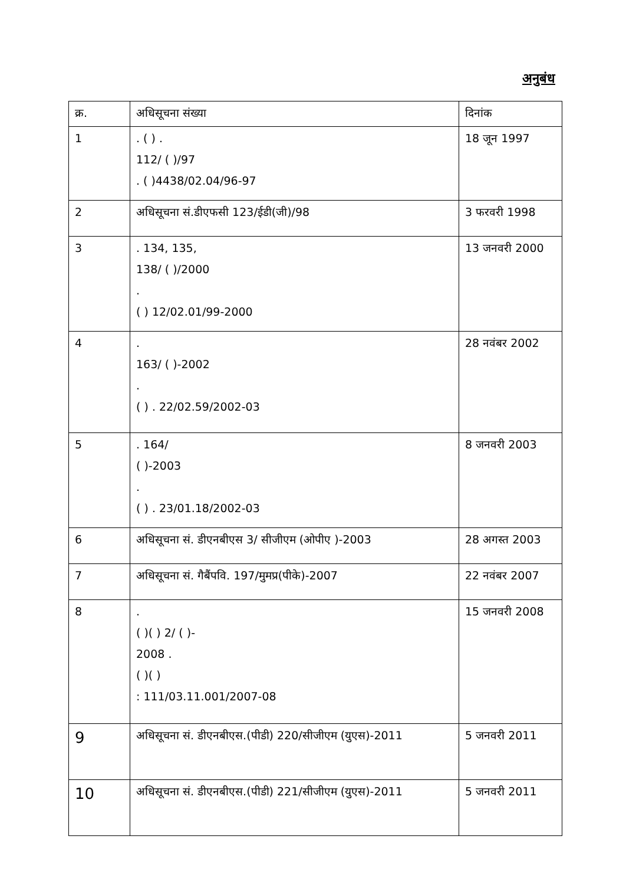अनुबंध
| क्र. | अधिसूचना संख्या | दिनांक |
| --- | --- | --- |
| 1 | . ( ) . 112/ ( )/97 . ( )4438/02.04/96-97 | 18 जून 1997 |
| 2 | अधिसूचना सं.डीएफसी 123/ईडी(जी)/98 | 3 फरवरी 1998 |
| 3 | . 134, 135, 138/ ( )/2000 . ( ) 12/02.01/99-2000 | 13 जनवरी 2000 |
| 4 | . 163/ ( )-2002 . ( ) . 22/02.59/2002-03 | 28 नवंबर 2002 |
| 5 | . 164/ ( )-2003 . ( ) . 23/01.18/2002-03 | 8 जनवरी 2003 |
| 6 | अधिसूचना सं. डीएनबीएस 3/ सीजीएम (ओपीए )-2003 | 28 अगस्त 2003 |
| 7 | अधिसूचना सं. गैबैंपवि. 197/मुमप्र(पीके)-2007 | 22 नवंबर 2007 |
| 8 | . ( )( ) 2/ ( )- 2008 . ( )( ) : 111/03.11.001/2007-08 | 15 जनवरी 2008 |
| 9 | अधिसूचना सं. डीएनबीएस.(पीडी) 220/सीजीएम (युएस)-2011 | 5 जनवरी 2011 |
| 10 | अधिसूचना सं. डीएनबीएस.(पीडी) 221/सीजीएम (युएस)-2011 | 5 जनवरी 2011 |